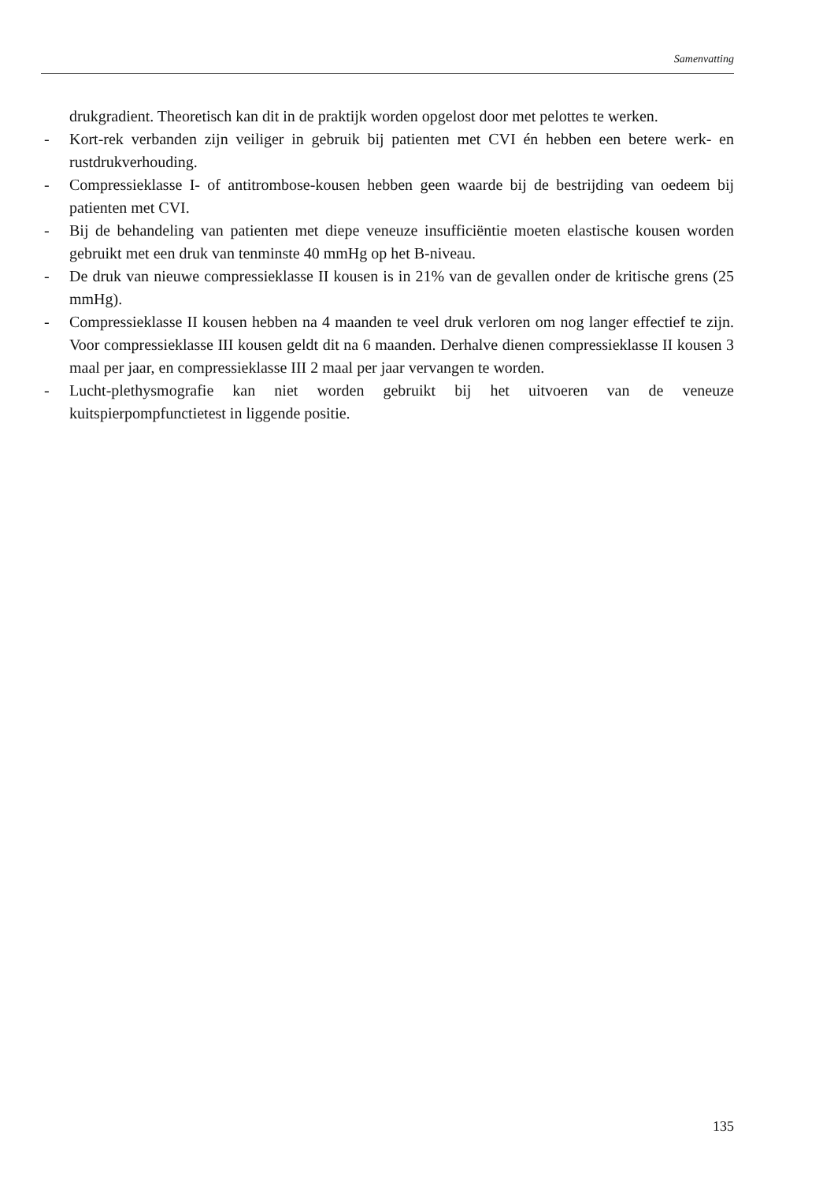Samenvatting
drukgradient. Theoretisch kan dit in de praktijk worden opgelost door met pelottes te werken.
- Kort-rek verbanden zijn veiliger in gebruik bij patienten met CVI én hebben een betere werk- en rustdrukverhouding.
- Compressieklasse I- of antitrombose-kousen hebben geen waarde bij de bestrijding van oedeem bij patienten met CVI.
- Bij de behandeling van patienten met diepe veneuze insufficiëntie moeten elastische kousen worden gebruikt met een druk van tenminste 40 mmHg op het B-niveau.
- De druk van nieuwe compressieklasse II kousen is in 21% van de gevallen onder de kritische grens (25 mmHg).
- Compressieklasse II kousen hebben na 4 maanden te veel druk verloren om nog langer effectief te zijn. Voor compressieklasse III kousen geldt dit na 6 maanden. Derhalve dienen compressieklasse II kousen 3 maal per jaar, en compressieklasse III 2 maal per jaar vervangen te worden.
- Lucht-plethysmografie kan niet worden gebruikt bij het uitvoeren van de veneuze kuitspierpompfunctietest in liggende positie.
135